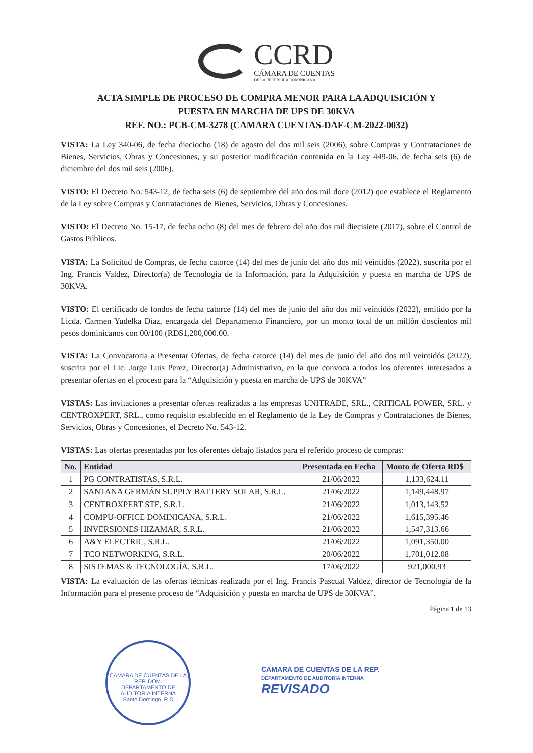CCRD
CÁMARA DE CUENTAS
DE LA REPÚBLICA DOMINICANA
ACTA SIMPLE DE PROCESO DE COMPRA MENOR PARA LA ADQUISICIÓN Y
PUESTA EN MARCHA DE UPS DE 30KVA
REF. NO.: PCB-CM-3278 (CAMARA CUENTAS-DAF-CM-2022-0032)
VISTA: La Ley 340-06, de fecha dieciocho (18) de agosto del dos mil seis (2006), sobre Compras y Contrataciones de Bienes, Servicios, Obras y Concesiones, y su posterior modificación contenida en la Ley 449-06, de fecha seis (6) de diciembre del dos mil seis (2006).
VISTO: El Decreto No. 543-12, de fecha seis (6) de septiembre del año dos mil doce (2012) que establece el Reglamento de la Ley sobre Compras y Contrataciones de Bienes, Servicios, Obras y Concesiones.
VISTO: El Decreto No. 15-17, de fecha ocho (8) del mes de febrero del año dos mil diecisiete (2017), sobre el Control de Gastos Públicos.
VISTA: La Solicitud de Compras, de fecha catorce (14) del mes de junio del año dos mil veintidós (2022), suscrita por el Ing. Francis Valdez, Director(a) de Tecnología de la Información, para la Adquisición y puesta en marcha de UPS de 30KVA.
VISTO: El certificado de fondos de fecha catorce (14) del mes de junio del año dos mil veintidós (2022), emitido por la Licda. Carmen Yudelka Díaz, encargada del Departamento Financiero, por un monto total de un millón doscientos mil pesos dominicanos con 00/100 (RD$1,200,000.00.
VISTA: La Convocatoria a Presentar Ofertas, de fecha catorce (14) del mes de junio del año dos mil veintidós (2022), suscrita por el Lic. Jorge Luis Perez, Director(a) Administrativo, en la que convoca a todos los oferentes interesados a presentar ofertas en el proceso para la “Adquisición y puesta en marcha de UPS de 30KVA”
VISTAS: Las invitaciones a presentar ofertas realizadas a las empresas UNITRADE, SRL., CRITICAL POWER, SRL. y CENTROXPERT, SRL., como requisito establecido en el Reglamento de la Ley de Compras y Contrataciones de Bienes, Servicios, Obras y Concesiones, el Decreto No. 543-12.
VISTAS: Las ofertas presentadas por los oferentes debajo listados para el referido proceso de compras:
| No. | Entidad | Presentada en Fecha | Monto de Oferta RD$ |
| --- | --- | --- | --- |
| 1 | PG CONTRATISTAS, S.R.L. | 21/06/2022 | 1,133,624.11 |
| 2 | SANTANA GERMÁN SUPPLY BATTERY SOLAR, S.R.L. | 21/06/2022 | 1,149,448.97 |
| 3 | CENTROXPERT STE, S.R.L. | 21/06/2022 | 1,013,143.52 |
| 4 | COMPU-OFFICE DOMINICANA, S.R.L. | 21/06/2022 | 1,615,395.46 |
| 5 | INVERSIONES HIZAMAR, S.R.L. | 21/06/2022 | 1,547,313.66 |
| 6 | A&Y ELECTRIC, S.R.L. | 21/06/2022 | 1,091,350.00 |
| 7 | TCO NETWORKING, S.R.L. | 20/06/2022 | 1,701,012.08 |
| 8 | SISTEMAS & TECNOLOGÍA, S.R.L. | 17/06/2022 | 921,000.93 |
VISTA: La evaluación de las ofertas técnicas realizada por el Ing. Francis Pascual Valdez, director de Tecnología de la Información para el presente proceso de “Adquisición y puesta en marcha de UPS de 30KVA”.
Página 1 de 13
CAMARA DE CUENTAS DE LA REP. DOM.
DEPARTAMENTO DE AUDITORIA INTERNA
Santo Domingo, R.D
CAMARA DE CUENTAS DE LA REP.
DEPARTAMENTO DE AUDITORIA INTERNA
REVISADO